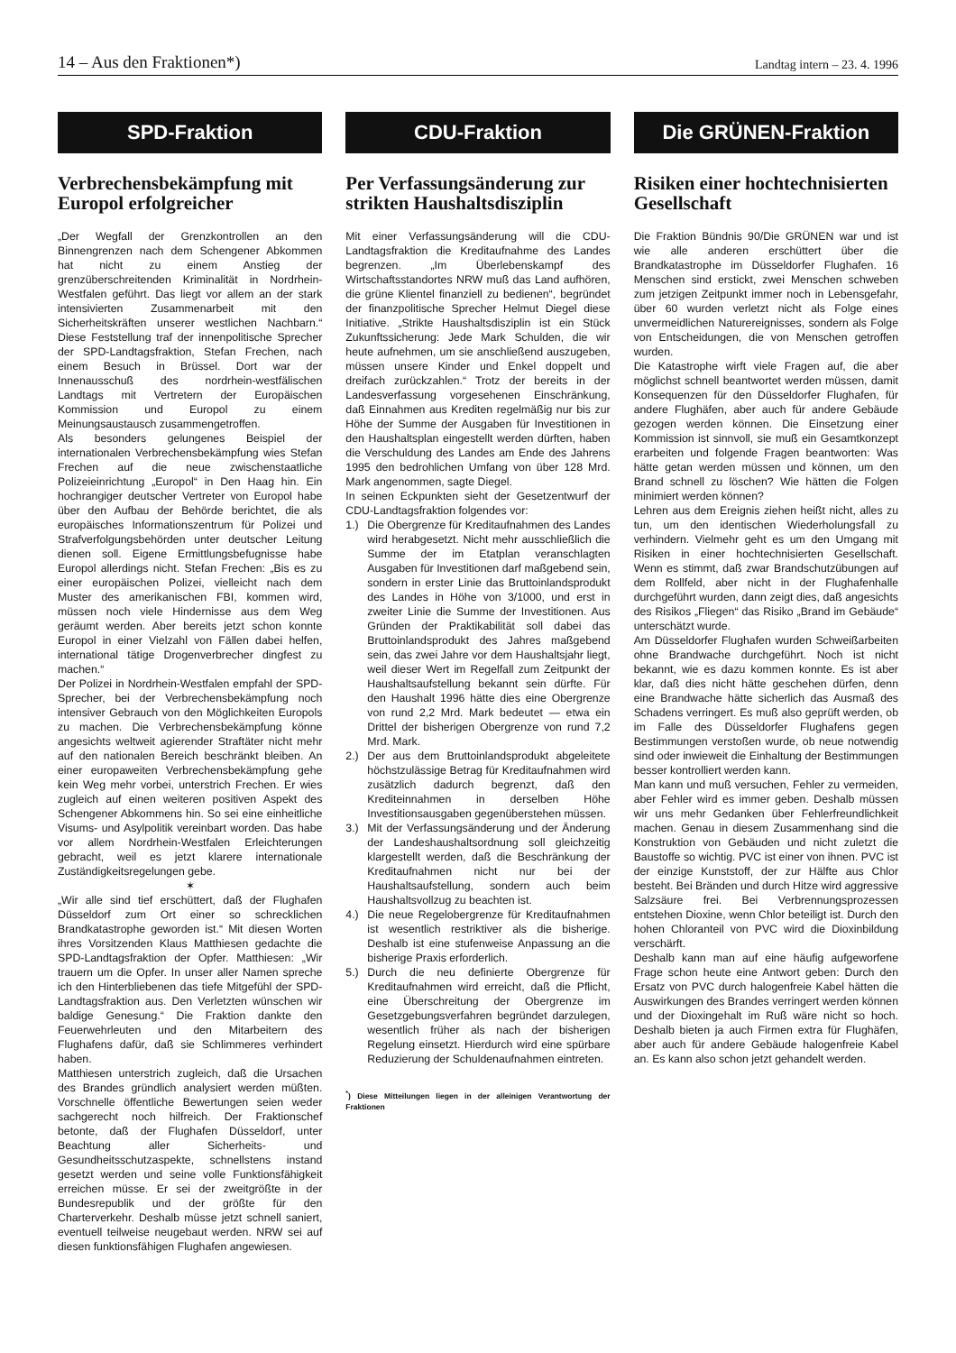14 – Aus den Fraktionen*) Landtag intern – 23. 4. 1996
SPD-Fraktion
Verbrechensbekämpfung mit Europol erfolgreicher
„Der Wegfall der Grenzkontrollen an den Binnengrenzen nach dem Schengener Abkommen hat nicht zu einem Anstieg der grenzüberschreitenden Kriminalität in Nordrhein-Westfalen geführt. Das liegt vor allem an der stark intensivierten Zusammenarbeit mit den Sicherheitskräften unserer westlichen Nachbarn.“ Diese Feststellung traf der innenpolitische Sprecher der SPD-Landtagsfraktion, Stefan Frechen, nach einem Besuch in Brüssel. Dort war der Innenausschuß des nordrhein-westfälischen Landtags mit Vertretern der Europäischen Kommission und Europol zu einem Meinungsaustausch zusammengetroffen.
Als besonders gelungenes Beispiel der internationalen Verbrechensbekämpfung wies Stefan Frechen auf die neue zwischenstaatliche Polizeieinrichtung „Europol“ in Den Haag hin. Ein hochrangiger deutscher Vertreter von Europol habe über den Aufbau der Behörde berichtet, die als europäisches Informationszentrum für Polizei und Strafverfolgungsbehörden unter deutscher Leitung dienen soll. Eigene Ermittlungsbefugnisse habe Europol allerdings nicht. Stefan Frechen: „Bis es zu einer europäischen Polizei, vielleicht nach dem Muster des amerikanischen FBI, kommen wird, müssen noch viele Hindernisse aus dem Weg geräumt werden. Aber bereits jetzt schon konnte Europol in einer Vielzahl von Fällen dabei helfen, international tätige Drogenverbrecher dingfest zu machen.“
Der Polizei in Nordrhein-Westfalen empfahl der SPD-Sprecher, bei der Verbrechensbekämpfung noch intensiver Gebrauch von den Möglichkeiten Europols zu machen. Die Verbrechensbekämpfung könne angesichts weltweit agierender Straftäter nicht mehr auf den nationalen Bereich beschränkt bleiben. An einer europaweiten Verbrechensbekämpfung gehe kein Weg mehr vorbei, unterstrich Frechen. Er wies zugleich auf einen weiteren positiven Aspekt des Schengener Abkommens hin. So sei eine einheitliche Visums- und Asylpolitik vereinbart worden. Das habe vor allem Nordrhein-Westfalen Erleichterungen gebracht, weil es jetzt klarere internationale Zuständigkeitsregelungen gebe.
✶
„Wir alle sind tief erschüttert, daß der Flughafen Düsseldorf zum Ort einer so schrecklichen Brandkatastrophe geworden ist.“ Mit diesen Worten ihres Vorsitzenden Klaus Matthiesen gedachte die SPD-Landtagsfraktion der Opfer. Matthiesen: „Wir trauern um die Opfer. In unser aller Namen spreche ich den Hinterbliebenen das tiefe Mitgefühl der SPD-Landtagsfraktion aus. Den Verletzten wünschen wir baldige Genesung.“ Die Fraktion dankte den Feuerwehrleuten und den Mitarbeitern des Flughafens dafür, daß sie Schlimmeres verhindert haben.
Matthiesen unterstrich zugleich, daß die Ursachen des Brandes gründlich analysiert werden müßten. Vorschnelle öffentliche Bewertungen seien weder sachgerecht noch hilfreich. Der Fraktionschef betonte, daß der Flughafen Düsseldorf, unter Beachtung aller Sicherheits- und Gesundheitsschutzaspekte, schnellstens instand gesetzt werden und seine volle Funktionsfähigkeit erreichen müsse. Er sei der zweitgrößte in der Bundesrepublik und der größte für den Charterverkehr. Deshalb müsse jetzt schnell saniert, eventuell teilweise neugebaut werden. NRW sei auf diesen funktionsfähigen Flughafen angewiesen.
CDU-Fraktion
Per Verfassungsänderung zur strikten Haushaltsdisziplin
Mit einer Verfassungsänderung will die CDU-Landtagsfraktion die Kreditaufnahme des Landes begrenzen. „Im Überlebenskampf des Wirtschaftsstandortes NRW muß das Land aufhören, die grüne Klientel finanziell zu bedienen“, begründet der finanzpolitische Sprecher Helmut Diegel diese Initiative. „Strikte Haushaltsdisziplin ist ein Stück Zukunftssicherung: Jede Mark Schulden, die wir heute aufnehmen, um sie anschließend auszugeben, müssen unsere Kinder und Enkel doppelt und dreifach zurückzahlen.“ Trotz der bereits in der Landesverfassung vorgesehenen Einschränkung, daß Einnahmen aus Krediten regelmäßig nur bis zur Höhe der Summe der Ausgaben für Investitionen in den Haushaltsplan eingestellt werden dürften, haben die Verschuldung des Landes am Ende des Jahrens 1995 den bedrohlichen Umfang von über 128 Mrd. Mark angenommen, sagte Diegel.
In seinen Eckpunkten sieht der Gesetzentwurf der CDU-Landtagsfraktion folgendes vor:
1.) Die Obergrenze für Kreditaufnahmen des Landes wird herabgesetzt. Nicht mehr ausschließlich die Summe der im Etatplan veranschlagten Ausgaben für Investitionen darf maßgebend sein, sondern in erster Linie das Bruttoinlandsprodukt des Landes in Höhe von 3/1000, und erst in zweiter Linie die Summe der Investitionen. Aus Gründen der Praktikabilität soll dabei das Bruttoinlandsprodukt des Jahres maßgebend sein, das zwei Jahre vor dem Haushaltsjahr liegt, weil dieser Wert im Regelfall zum Zeitpunkt der Haushaltsaufstellung bekannt sein dürfte. Für den Haushalt 1996 hätte dies eine Obergrenze von rund 2,2 Mrd. Mark bedeutet — etwa ein Drittel der bisherigen Obergrenze von rund 7,2 Mrd. Mark.
2.) Der aus dem Bruttoinlandsprodukt abgeleitete höchstzulässige Betrag für Kreditaufnahmen wird zusätzlich dadurch begrenzt, daß den Krediteinnahmen in derselben Höhe Investitionsausgaben gegenüberstehen müssen.
3.) Mit der Verfassungsänderung und der Änderung der Landeshaushaltsordnung soll gleichzeitig klargestellt werden, daß die Beschränkung der Kreditaufnahmen nicht nur bei der Haushaltsaufstellung, sondern auch beim Haushaltsvollzug zu beachten ist.
4.) Die neue Regelobergrenze für Kreditaufnahmen ist wesentlich restriktiver als die bisherige. Deshalb ist eine stufenweise Anpassung an die bisherige Praxis erforderlich.
5.) Durch die neu definierte Obergrenze für Kreditaufnahmen wird erreicht, daß die Pflicht, eine Überschreitung der Obergrenze im Gesetzgebungsverfahren begründet darzulegen, wesentlich früher als nach der bisherigen Regelung einsetzt. Hierdurch wird eine spürbare Reduzierung der Schuldenaufnahmen eintreten.
<sup>*</sup>) Diese Mitteilungen liegen in der alleinigen Verantwortung der Fraktionen
Die GRÜNEN-Fraktion
Risiken einer hochtechnisierten Gesellschaft
Die Fraktion Bündnis 90/Die GRÜNEN war und ist wie alle anderen erschüttert über die Brandkatastrophe im Düsseldorfer Flughafen. 16 Menschen sind erstickt, zwei Menschen schweben zum jetzigen Zeitpunkt immer noch in Lebensgefahr, über 60 wurden verletzt nicht als Folge eines unvermeidlichen Naturereignisses, sondern als Folge von Entscheidungen, die von Menschen getroffen wurden.
Die Katastrophe wirft viele Fragen auf, die aber möglichst schnell beantwortet werden müssen, damit Konsequenzen für den Düsseldorfer Flughafen, für andere Flughäfen, aber auch für andere Gebäude gezogen werden können. Die Einsetzung einer Kommission ist sinnvoll, sie muß ein Gesamtkonzept erarbeiten und folgende Fragen beantworten: Was hätte getan werden müssen und können, um den Brand schnell zu löschen? Wie hätten die Folgen minimiert werden können?
Lehren aus dem Ereignis ziehen heißt nicht, alles zu tun, um den identischen Wiederholungsfall zu verhindern. Vielmehr geht es um den Umgang mit Risiken in einer hochtechnisierten Gesellschaft. Wenn es stimmt, daß zwar Brandschutzübungen auf dem Rollfeld, aber nicht in der Flughafenhalle durchgeführt wurden, dann zeigt dies, daß angesichts des Risikos „Fliegen“ das Risiko „Brand im Gebäude“ unterschätzt wurde.
Am Düsseldorfer Flughafen wurden Schweißarbeiten ohne Brandwache durchgeführt. Noch ist nicht bekannt, wie es dazu kommen konnte. Es ist aber klar, daß dies nicht hätte geschehen dürfen, denn eine Brandwache hätte sicherlich das Ausmaß des Schadens verringert. Es muß also geprüft werden, ob im Falle des Düsseldorfer Flughafens gegen Bestimmungen verstoßen wurde, ob neue notwendig sind oder inwieweit die Einhaltung der Bestimmungen besser kontrolliert werden kann.
Man kann und muß versuchen, Fehler zu vermeiden, aber Fehler wird es immer geben. Deshalb müssen wir uns mehr Gedanken über Fehlerfreundlichkeit machen. Genau in diesem Zusammenhang sind die Konstruktion von Gebäuden und nicht zuletzt die Baustoffe so wichtig. PVC ist einer von ihnen. PVC ist der einzige Kunststoff, der zur Hälfte aus Chlor besteht. Bei Bränden und durch Hitze wird aggressive Salzsäure frei. Bei Verbrennungsprozessen entstehen Dioxine, wenn Chlor beteiligt ist. Durch den hohen Chloranteil von PVC wird die Dioxinbildung verschärft.
Deshalb kann man auf eine häufig aufgeworfene Frage schon heute eine Antwort geben: Durch den Ersatz von PVC durch halogenfreie Kabel hätten die Auswirkungen des Brandes verringert werden können und der Dioxingehalt im Ruß wäre nicht so hoch. Deshalb bieten ja auch Firmen extra für Flughäfen, aber auch für andere Gebäude halogenfreie Kabel an. Es kann also schon jetzt gehandelt werden.